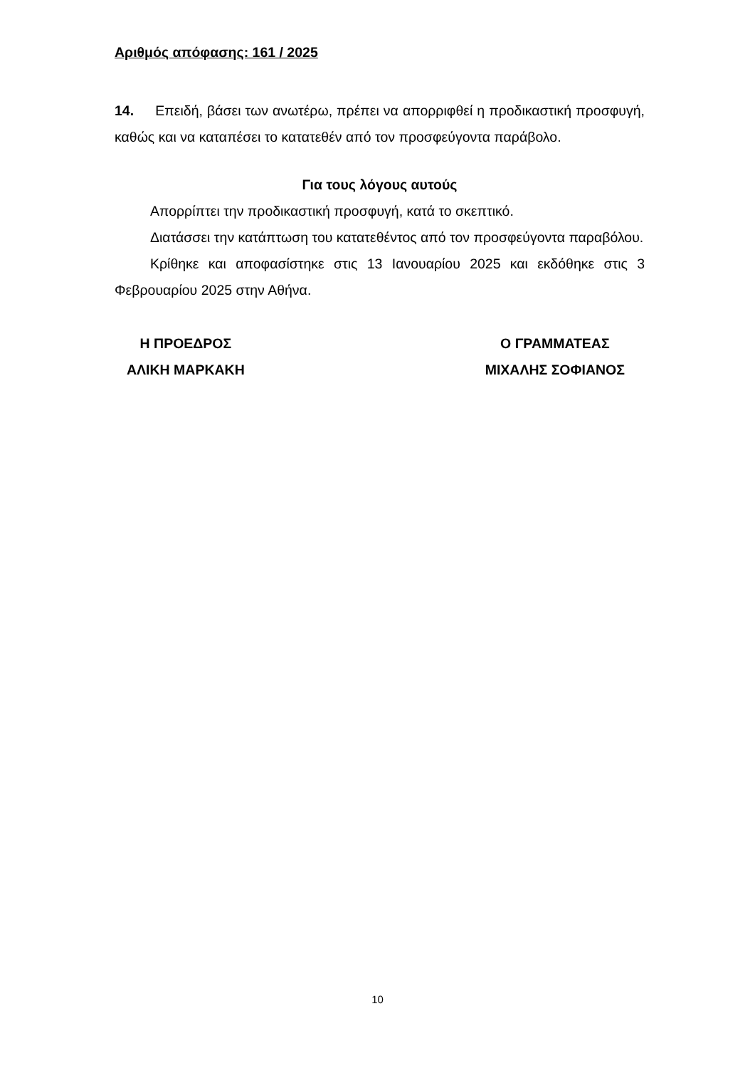Αριθμός απόφασης: 161 / 2025
14. Επειδή, βάσει των ανωτέρω, πρέπει να απορριφθεί η προδικαστική προσφυγή, καθώς και να καταπέσει το κατατεθέν από τον προσφεύγοντα παράβολο.
Για τους λόγους αυτούς
Απορρίπτει την προδικαστική προσφυγή, κατά το σκεπτικό.
Διατάσσει την κατάπτωση του κατατεθέντος από τον προσφεύγοντα παραβόλου.
Κρίθηκε και αποφασίστηκε στις 13 Ιανουαρίου 2025 και εκδόθηκε στις 3 Φεβρουαρίου 2025 στην Αθήνα.
Η ΠΡΟΕΔΡΟΣ
ΑΛΙΚΗ ΜΑΡΚΑΚΗ
Ο ΓΡΑΜΜΑΤΕΑΣ
ΜΙΧΑΛΗΣ ΣΟΦΙΑΝΟΣ
10